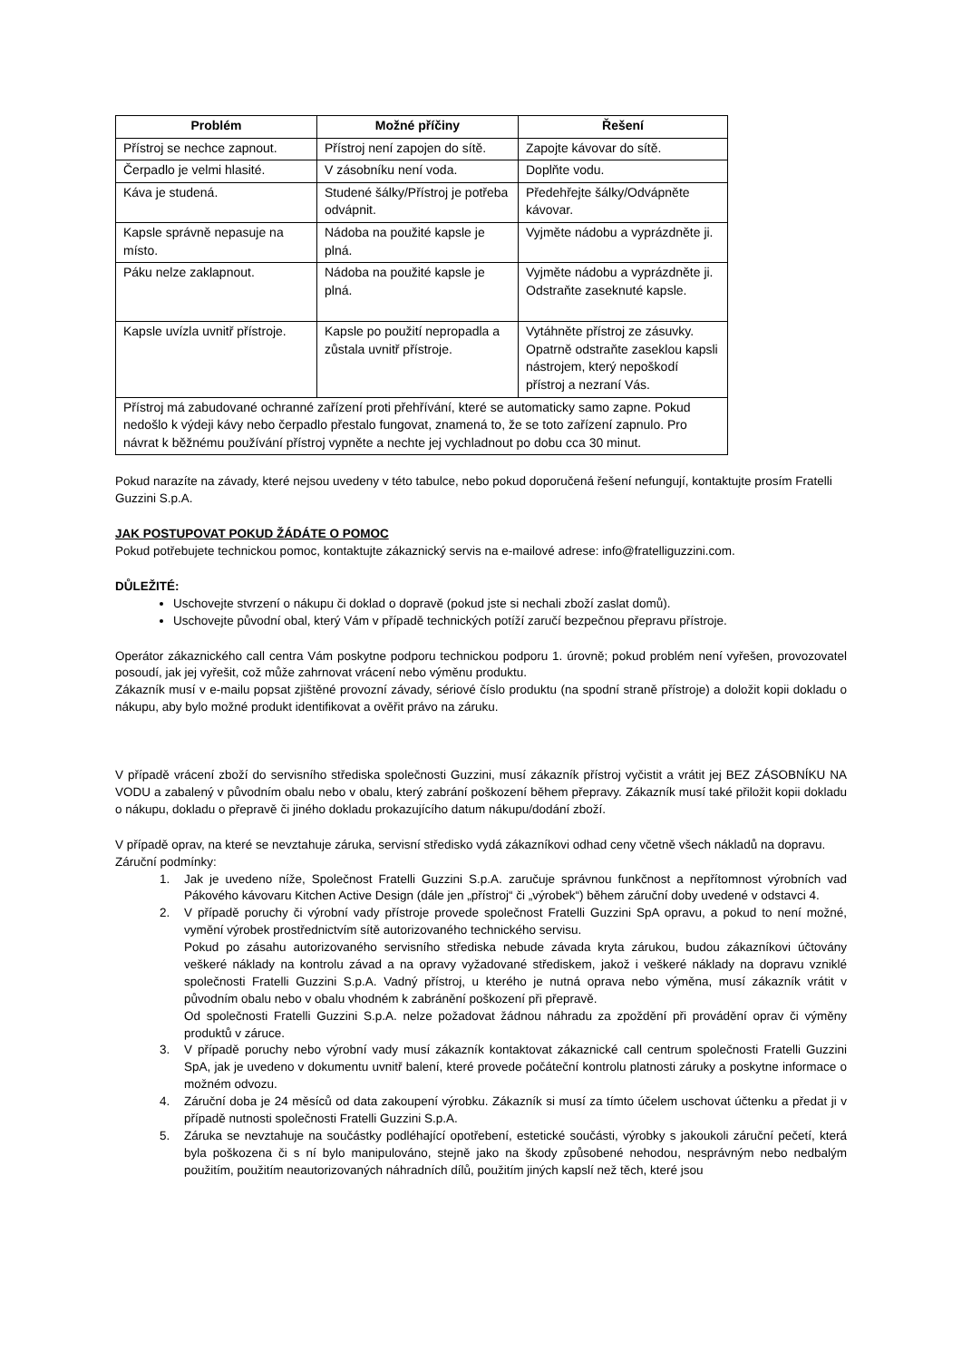| Problém | Možné příčiny | Řešení |
| --- | --- | --- |
| Přístroj se nechce zapnout. | Přístroj není zapojen do sítě. | Zapojte kávovar do sítě. |
| Čerpadlo je velmi hlasité. | V zásobníku není voda. | Doplňte vodu. |
| Káva je studená. | Studené šálky/Přístroj je potřeba odvápnit. | Předehřejte šálky/Odvápněte kávovar. |
| Kapsle správně nepasuje na místo. | Nádoba na použité kapsle je plná. | Vyjměte nádobu a vyprázdněte ji. |
| Páku nelze zaklapnout. | Nádoba na použité kapsle je plná. | Vyjměte nádobu a vyprázdněte ji. Odstraňte zaseknuté kapsle. |
| Kapsle uvízla uvnitř přístroje. | Kapsle po použití nepropadla a zůstala uvnitř přístroje. | Vytáhněte přístroj ze zásuvky. Opatrně odstraňte zaseklou kapsli nástrojem, který nepoškodí přístroj a nezraní Vás. |
| Přístroj má zabudované ochranné zařízení proti přehřívání, které se automaticky samo zapne. Pokud nedošlo k výdeji kávy nebo čerpadlo přestalo fungovat, znamená to, že se toto zařízení zapnulo. Pro návrat k běžnému používání přístroj vypněte a nechte jej vychladnout po dobu cca 30 minut. | | |
Pokud narazíte na závady, které nejsou uvedeny v této tabulce, nebo pokud doporučená řešení nefungují, kontaktujte prosím Fratelli Guzzini S.p.A.
JAK POSTUPOVAT POKUD ŽÁDÁTE O POMOC
Pokud potřebujete technickou pomoc, kontaktujte zákaznický servis na e-mailové adrese: info@fratelliguzzini.com.
DŮLEŽITÉ:
Uschovejte stvrzení o nákupu či doklad o dopravě (pokud jste si nechali zboží zaslat domů).
Uschovejte původní obal, který Vám v případě technických potíží zaručí bezpečnou přepravu přístroje.
Operátor zákaznického call centra Vám poskytne podporu technickou podporu 1. úrovně; pokud problém není vyřešen, provozovatel posoudí, jak jej vyřešit, což může zahrnovat vrácení nebo výměnu produktu.
Zákazník musí v e-mailu popsat zjištěné provozní závady, sériové číslo produktu (na spodní straně přístroje) a doložit kopii dokladu o nákupu, aby bylo možné produkt identifikovat a ověřit právo na záruku.
V případě vrácení zboží do servisního střediska společnosti Guzzini, musí zákazník přístroj vyčistit a vrátit jej BEZ ZÁSOBNÍKU NA VODU a zabalený v původním obalu nebo v obalu, který zabrání poškození během přepravy. Zákazník musí také přiložit kopii dokladu o nákupu, dokladu o přepravě či jiného dokladu prokazujícího datum nákupu/dodání zboží.
V případě oprav, na které se nevztahuje záruka, servisní středisko vydá zákazníkovi odhad ceny včetně všech nákladů na dopravu.
Záruční podmínky:
1. Jak je uvedeno níže, Společnost Fratelli Guzzini S.p.A. zaručuje správnou funkčnost a nepřítomnost výrobních vad Pákového kávovaru Kitchen Active Design (dále jen „přístroj“ či „výrobek“) během záruční doby uvedené v odstavci 4.
2. V případě poruchy či výrobní vady přístroje provede společnost Fratelli Guzzini SpA opravu, a pokud to není možné, vymění výrobek prostřednictvím sítě autorizovaného technického servisu.
Pokud po zásahu autorizovaného servisního střediska nebude závada kryta zárukou, budou zákazníkovi účtovány veškeré náklady na kontrolu závad a na opravy vyžadované střediskem, jakož i veškeré náklady na dopravu vzniklé společnosti Fratelli Guzzini S.p.A. Vadný přístroj, u kterého je nutná oprava nebo výměna, musí zákazník vrátit v původním obalu nebo v obalu vhodném k zabránění poškození při přepravě.
Od společnosti Fratelli Guzzini S.p.A. nelze požadovat žádnou náhradu za zpoždění při provádění oprav či výměny produktů v záruce.
3. V případě poruchy nebo výrobní vady musí zákazník kontaktovat zákaznické call centrum společnosti Fratelli Guzzini SpA, jak je uvedeno v dokumentu uvnitř balení, které provede počáteční kontrolu platnosti záruky a poskytne informace o možném odvozu.
4. Záruční doba je 24 měsíců od data zakoupení výrobku. Zákazník si musí za tímto účelem uschovat účtenku a předat ji v případě nutnosti společnosti Fratelli Guzzini S.p.A.
5. Záruka se nevztahuje na součástky podléhající opotřebení, estetické součásti, výrobky s jakoukoli záruční pečetí, která byla poškozena či s ní bylo manipulováno, stejně jako na škody způsobené nehodou, nesprávným nebo nedbalým použitím, použitím neautorizovaných náhradních dílů, použitím jiných kapslí než těch, které jsou